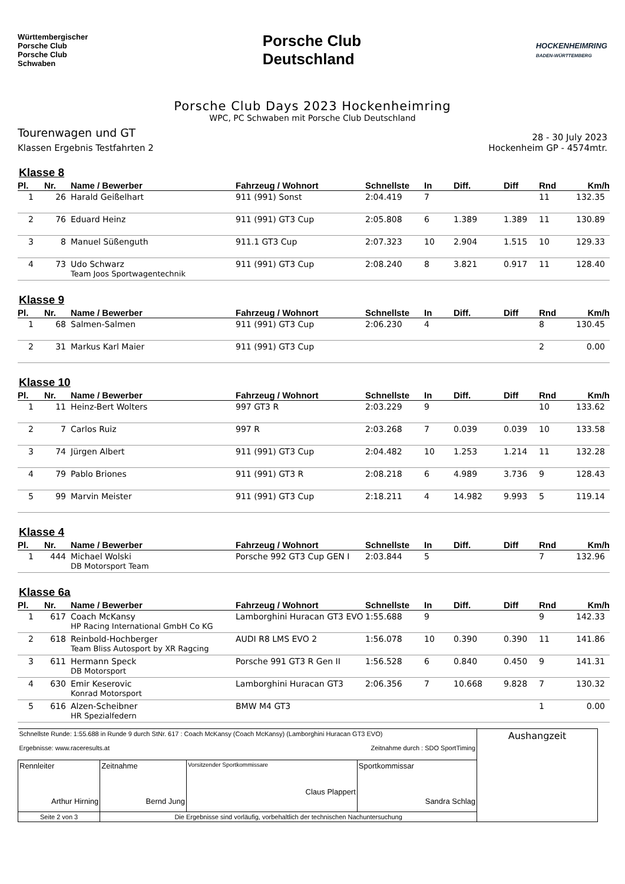Württembergischer
Porsche Club
Porsche Club
Schwaben
Porsche Club
Deutschland
HOCKENHEIMRING
BADEN-WÜRTTEMBERG
Porsche Club Days 2023 Hockenheimring
WPC, PC Schwaben mit Porsche Club Deutschland
Tourenwagen und GT
Klassen Ergebnis Testfahrten 2
28 - 30 July 2023
Hockenheim GP - 4574mtr.
Klasse 8
| Pl. | Nr. | Name / Bewerber | Fahrzeug / Wohnort | Schnellste | In | Diff. | Diff | Rnd | Km/h |
| --- | --- | --- | --- | --- | --- | --- | --- | --- | --- |
| 1 | 26 | Harald Geißelhart | 911 (991) Sonst | 2:04.419 | 7 | | | 11 | 132.35 |
| 2 | 76 | Eduard Heinz | 911 (991) GT3 Cup | 2:05.808 | 6 | 1.389 | 1.389 | 11 | 130.89 |
| 3 | 8 | Manuel Süßenguth | 911.1 GT3 Cup | 2:07.323 | 10 | 2.904 | 1.515 | 10 | 129.33 |
| 4 | 73 | Udo Schwarz Team Joos Sportwagentechnik | 911 (991) GT3 Cup | 2:08.240 | 8 | 3.821 | 0.917 | 11 | 128.40 |
Klasse 9
| Pl. | Nr. | Name / Bewerber | Fahrzeug / Wohnort | Schnellste | In | Diff. | Diff | Rnd | Km/h |
| --- | --- | --- | --- | --- | --- | --- | --- | --- | --- |
| 1 | 68 | Salmen-Salmen | 911 (991) GT3 Cup | 2:06.230 | 4 | | | 8 | 130.45 |
| 2 | 31 | Markus Karl Maier | 911 (991) GT3 Cup | | | | | 2 | 0.00 |
Klasse 10
| Pl. | Nr. | Name / Bewerber | Fahrzeug / Wohnort | Schnellste | In | Diff. | Diff | Rnd | Km/h |
| --- | --- | --- | --- | --- | --- | --- | --- | --- | --- |
| 1 | 11 | Heinz-Bert Wolters | 997 GT3 R | 2:03.229 | 9 | | | 10 | 133.62 |
| 2 | 7 | Carlos Ruiz | 997 R | 2:03.268 | 7 | 0.039 | 0.039 | 10 | 133.58 |
| 3 | 74 | Jürgen Albert | 911 (991) GT3 Cup | 2:04.482 | 10 | 1.253 | 1.214 | 11 | 132.28 |
| 4 | 79 | Pablo Briones | 911 (991) GT3 R | 2:08.218 | 6 | 4.989 | 3.736 | 9 | 128.43 |
| 5 | 99 | Marvin Meister | 911 (991) GT3 Cup | 2:18.211 | 4 | 14.982 | 9.993 | 5 | 119.14 |
Klasse 4
| Pl. | Nr. | Name / Bewerber | Fahrzeug / Wohnort | Schnellste | In | Diff. | Diff | Rnd | Km/h |
| --- | --- | --- | --- | --- | --- | --- | --- | --- | --- |
| 1 | 444 | Michael Wolski DB Motorsport Team | Porsche 992 GT3 Cup GEN I | 2:03.844 | 5 | | | 7 | 132.96 |
Klasse 6a
| Pl. | Nr. | Name / Bewerber | Fahrzeug / Wohnort | Schnellste | In | Diff. | Diff | Rnd | Km/h |
| --- | --- | --- | --- | --- | --- | --- | --- | --- | --- |
| 1 | 617 | Coach McKansy HP Racing International GmbH Co KG | Lamborghini Huracan GT3 EVO | 1:55.688 | 9 | | | 9 | 142.33 |
| 2 | 618 | Reinbold-Hochberger Team Bliss Autosport by XR Ragcing | AUDI R8 LMS EVO 2 | 1:56.078 | 10 | 0.390 | 0.390 | 11 | 141.86 |
| 3 | 611 | Hermann Speck DB Motorsport | Porsche 991 GT3 R Gen II | 1:56.528 | 6 | 0.840 | 0.450 | 9 | 141.31 |
| 4 | 630 | Emir Keserovic Konrad Motorsport | Lamborghini Huracan GT3 | 2:06.356 | 7 | 10.668 | 9.828 | 7 | 130.32 |
| 5 | 616 | Alzen-Scheibner HR Spezialfedern | BMW M4 GT3 | | | | | 1 | 0.00 |
| Schnellste Runde: 1:55.688 in Runde 9 durch StNr. 617 : Coach McKansy (Coach McKansy) (Lamborghini Huracan GT3 EVO) Ergebnisse: www.raceresults.at Zeitnahme durch : SDO SportTiming | | | | Aushangzeit |
| Rennleiter Arthur Hirning | Zeitnahme Bernd Jung | Vorsitzender Sportkommissare Claus Plappert | Sportkommissar Sandra Schlag | |
| Seite 2 von 3 | Die Ergebnisse sind vorläufig, vorbehaltlich der technischen Nachuntersuchung | | | |